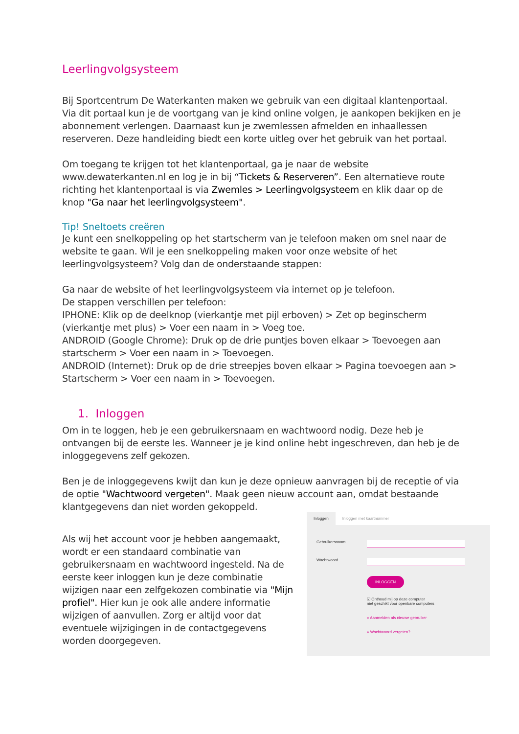Leerlingvolgsysteem
Bij Sportcentrum De Waterkanten maken we gebruik van een digitaal klantenportaal. Via dit portaal kun je de voortgang van je kind online volgen, je aankopen bekijken en je abonnement verlengen. Daarnaast kun je zwemlessen afmelden en inhaallessen reserveren. Deze handleiding biedt een korte uitleg over het gebruik van het portaal.
Om toegang te krijgen tot het klantenportaal, ga je naar de website www.dewaterkanten.nl en log je in bij “Tickets & Reserveren”. Een alternatieve route richting het klantenportaal is via Zwemles > Leerlingvolgsysteem en klik daar op de knop "Ga naar het leerlingvolgsysteem".
Tip! Sneltoets creëren
Je kunt een snelkoppeling op het startscherm van je telefoon maken om snel naar de website te gaan. Wil je een snelkoppeling maken voor onze website of het leerlingvolgsysteem? Volg dan de onderstaande stappen:
Ga naar de website of het leerlingvolgsysteem via internet op je telefoon.
De stappen verschillen per telefoon:
IPHONE: Klik op de deelknop (vierkantje met pijl erboven) > Zet op beginscherm (vierkantje met plus) > Voer een naam in > Voeg toe.
ANDROID (Google Chrome): Druk op de drie puntjes boven elkaar > Toevoegen aan startscherm > Voer een naam in > Toevoegen.
ANDROID (Internet): Druk op de drie streepjes boven elkaar > Pagina toevoegen aan > Startscherm > Voer een naam in > Toevoegen.
1. Inloggen
Om in te loggen, heb je een gebruikersnaam en wachtwoord nodig. Deze heb je ontvangen bij de eerste les. Wanneer je je kind online hebt ingeschreven, dan heb je de inloggegevens zelf gekozen.
Ben je de inloggegevens kwijt dan kun je deze opnieuw aanvragen bij de receptie of via de optie "Wachtwoord vergeten". Maak geen nieuw account aan, omdat bestaande klantgegevens dan niet worden gekoppeld.
Als wij het account voor je hebben aangemaakt, wordt er een standaard combinatie van gebruikersnaam en wachtwoord ingesteld. Na de eerste keer inloggen kun je deze combinatie wijzigen naar een zelfgekozen combinatie via "Mijn profiel". Hier kun je ook alle andere informatie wijzigen of aanvullen. Zorg er altijd voor dat eventuele wijzigingen in de contactgegevens worden doorgegeven.
Inloggen Inloggen met kaartnummer
Gebruikersnaam
Wachtwoord
INLOGGEN
☑ Onthoud mij op deze computer
niet geschikt voor openbare computers
» Aanmelden als nieuwe gebruiker
» Wachtwoord vergeten?